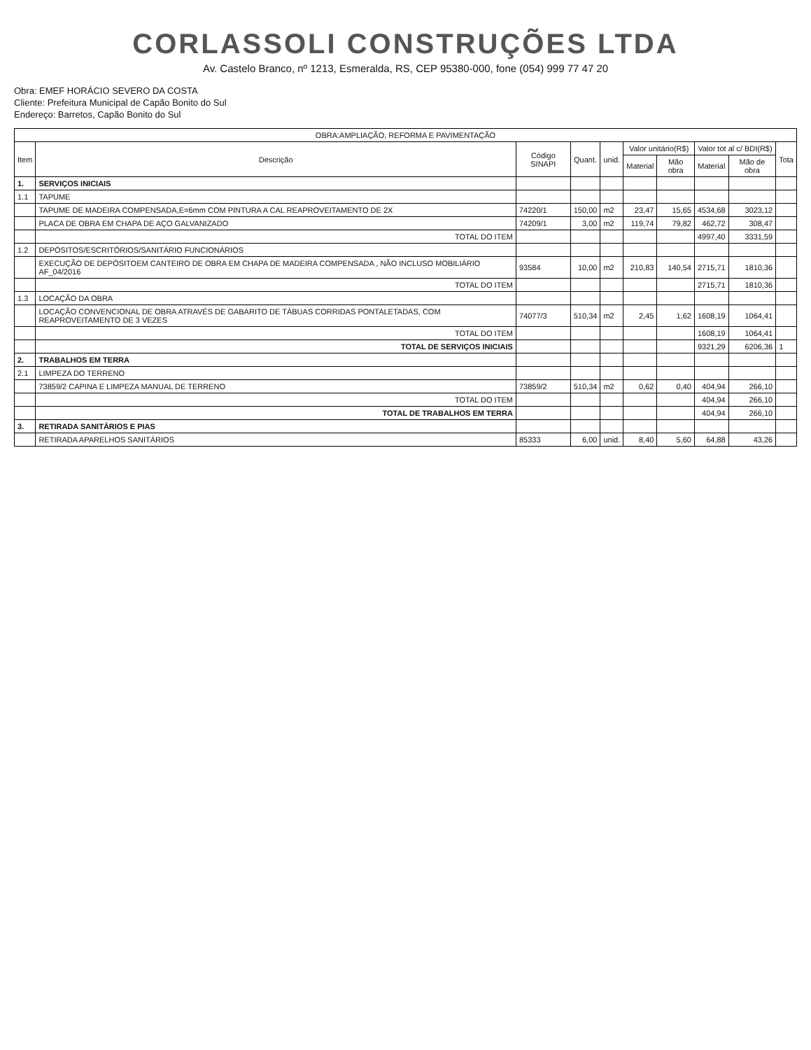CORLASSOLI CONSTRUÇÕES LTDA
Av. Castelo Branco, nº 1213, Esmeralda, RS, CEP 95380-000, fone (054) 999 77 47 20
Obra: EMEF HORÁCIO SEVERO DA COSTA
Cliente: Prefeitura Municipal de Capão Bonito do Sul
Endereço: Barretos, Capão Bonito do Sul
| OBRA:AMPLIAÇÃO, REFORMA E PAVIMENTAÇÃO | | | | | | | | | |
| --- | --- | --- | --- | --- | --- | --- | --- | --- | --- |
| Item | Descrição | Código SINAPI | Quant. | unid. | Valor unitário(R$) | | Valor tot al c/ BDI(R$) | | Tota |
| | | | | | Material | Mão obra | Material | Mão de obra | |
| 1. | SERVIÇOS INICIAIS | | | | | | | | |
| 1.1 | TAPUME | | | | | | | | |
| | TAPUME DE MADEIRA COMPENSADA,E=6mm COM PINTURA A CAL REAPROVEITAMENTO DE 2X | 74220/1 | 150,00 | m2 | 23,47 | 15,65 | 4534,68 | 3023,12 | |
| | PLACA DE OBRA EM CHAPA DE AÇO GALVANIZADO | 74209/1 | 3,00 | m2 | 119,74 | 79,82 | 462,72 | 308,47 | |
| | TOTAL DO ITEM | | | | | | 4997,40 | 3331,59 | |
| 1.2 | DEPÓSITOS/ESCRITÓRIOS/SANITÁRIO FUNCIONÁRIOS | | | | | | | | |
| | EXECUÇÃO DE DEPÓSITOEM CANTEIRO DE OBRA EM CHAPA DE MADEIRA COMPENSADA , NÃO INCLUSO MOBILIÁRIO AF_04/2016 | 93584 | 10,00 | m2 | 210,83 | 140,54 | 2715,71 | 1810,36 | |
| | TOTAL DO ITEM | | | | | | 2715,71 | 1810,36 | |
| 1.3 | LOCAÇÃO DA OBRA | | | | | | | | |
| | LOCAÇÃO CONVENCIONAL DE OBRA ATRAVÉS DE GABARITO DE TÁBUAS CORRIDAS PONTALETADAS, COM REAPROVEITAMENTO DE 3 VEZES | 74077/3 | 510,34 | m2 | 2,45 | 1,62 | 1608,19 | 1064,41 | |
| | TOTAL DO ITEM | | | | | | 1608,19 | 1064,41 | |
| | TOTAL DE SERVIÇOS INICIAIS | | | | | | 9321,29 | 6206,36 | 1 |
| 2. | TRABALHOS EM TERRA | | | | | | | | |
| 2.1 | LIMPEZA DO TERRENO | | | | | | | | |
| | 73859/2 CAPINA E LIMPEZA MANUAL DE TERRENO | 73859/2 | 510,34 | m2 | 0,62 | 0,40 | 404,94 | 266,10 | |
| | TOTAL DO ITEM | | | | | | 404,94 | 266,10 | |
| | TOTAL DE TRABALHOS EM TERRA | | | | | | 404,94 | 266,10 | |
| 3. | RETIRADA SANITÁRIOS E PIAS | | | | | | | | |
| | RETIRADA APARELHOS SANITÁRIOS | 85333 | 6,00 | unid. | 8,40 | 5,60 | 64,88 | 43,26 | |